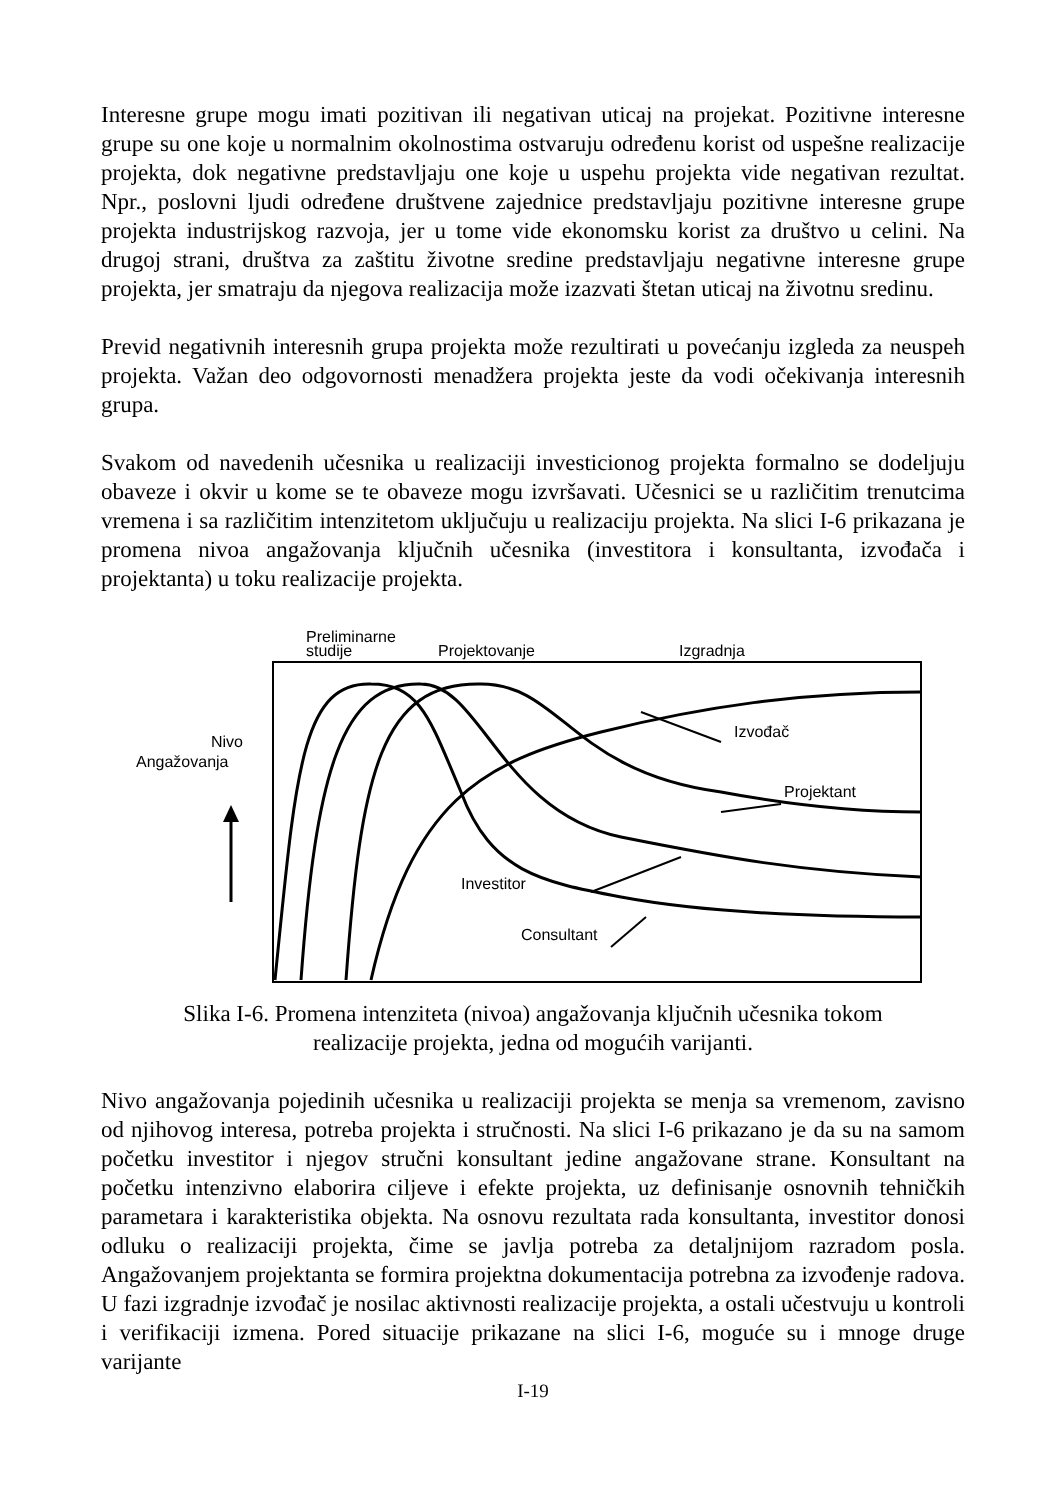Interesne grupe mogu imati pozitivan ili negativan uticaj na projekat. Pozitivne interesne grupe su one koje u normalnim okolnostima ostvaruju određenu korist od uspešne realizacije projekta, dok negativne predstavljaju one koje u uspehu projekta vide negativan rezultat. Npr., poslovni ljudi određene društvene zajednice predstavljaju pozitivne interesne grupe projekta industrijskog razvoja, jer u tome vide ekonomsku korist za društvo u celini. Na drugoj strani, društva za zaštitu životne sredine predstavljaju negativne interesne grupe projekta, jer smatraju da njegova realizacija može izazvati štetan uticaj na životnu sredinu.
Previd negativnih interesnih grupa projekta može rezultirati u povećanju izgleda za neuspeh projekta. Važan deo odgovornosti menadžera projekta jeste da vodi očekivanja interesnih grupa.
Svakom od navedenih učesnika u realizaciji investicionog projekta formalno se dodeljuju obaveze i okvir u kome se te obaveze mogu izvršavati. Učesnici se u različitim trenutcima vremena i sa različitim intenzitetom uključuju u realizaciju projekta. Na slici I-6 prikazana je promena nivoa angažovanja ključnih učesnika (investitora i konsultanta, izvođača i projektanta) u toku realizacije projekta.
Preliminarne
studije
Projektovanje
Izgradnja
Nivo
Angažovanja
Izvođač
Projektant
Investitor
Consultant
Slika I-6. Promena intenziteta (nivoa) angažovanja ključnih učesnika tokom
realizacije projekta, jedna od mogućih varijanti.
Nivo angažovanja pojedinih učesnika u realizaciji projekta se menja sa vremenom, zavisno od njihovog interesa, potreba projekta i stručnosti. Na slici I-6 prikazano je da su na samom početku investitor i njegov stručni konsultant jedine angažovane strane. Konsultant na početku intenzivno elaborira ciljeve i efekte projekta, uz definisanje osnovnih tehničkih parametara i karakteristika objekta. Na osnovu rezultata rada konsultanta, investitor donosi odluku o realizaciji projekta, čime se javlja potreba za detaljnijom razradom posla. Angažovanjem projektanta se formira projektna dokumentacija potrebna za izvođenje radova. U fazi izgradnje izvođač je nosilac aktivnosti realizacije projekta, a ostali učestvuju u kontroli i verifikaciji izmena. Pored situacije prikazane na slici I-6, moguće su i mnoge druge varijante
I-19